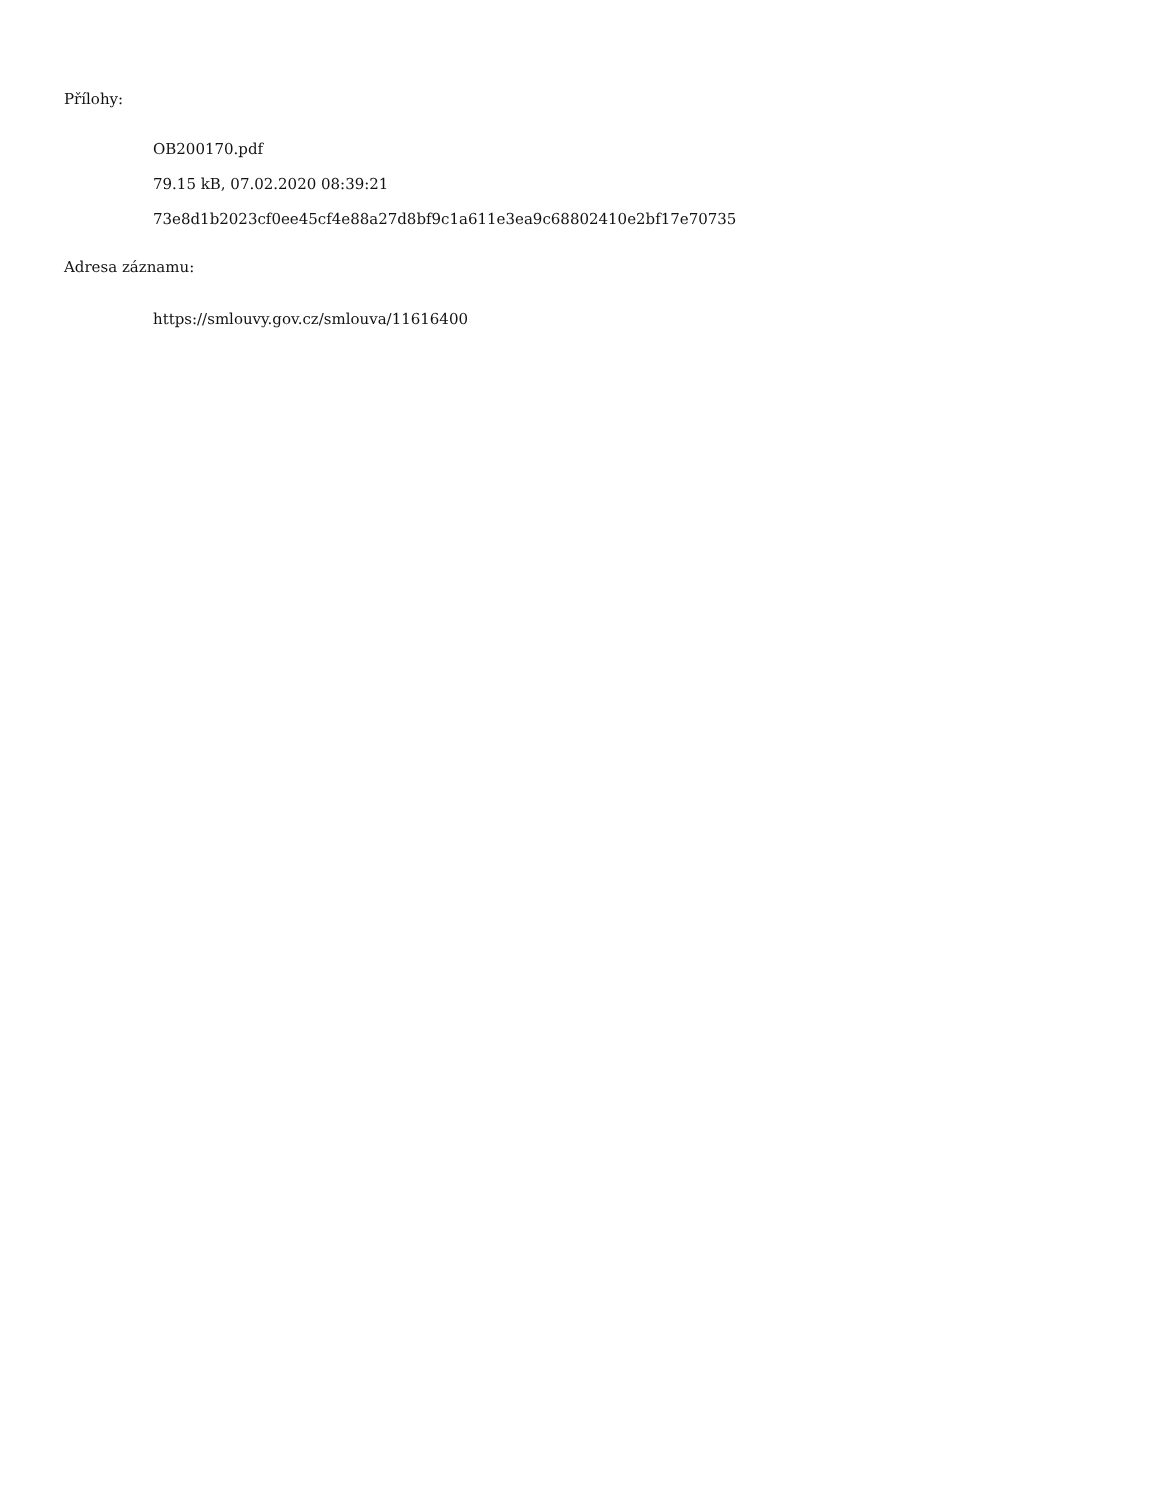Přílohy:
OB200170.pdf
79.15 kB, 07.02.2020 08:39:21
73e8d1b2023cf0ee45cf4e88a27d8bf9c1a611e3ea9c68802410e2bf17e70735
Adresa záznamu:
https://smlouvy.gov.cz/smlouva/11616400